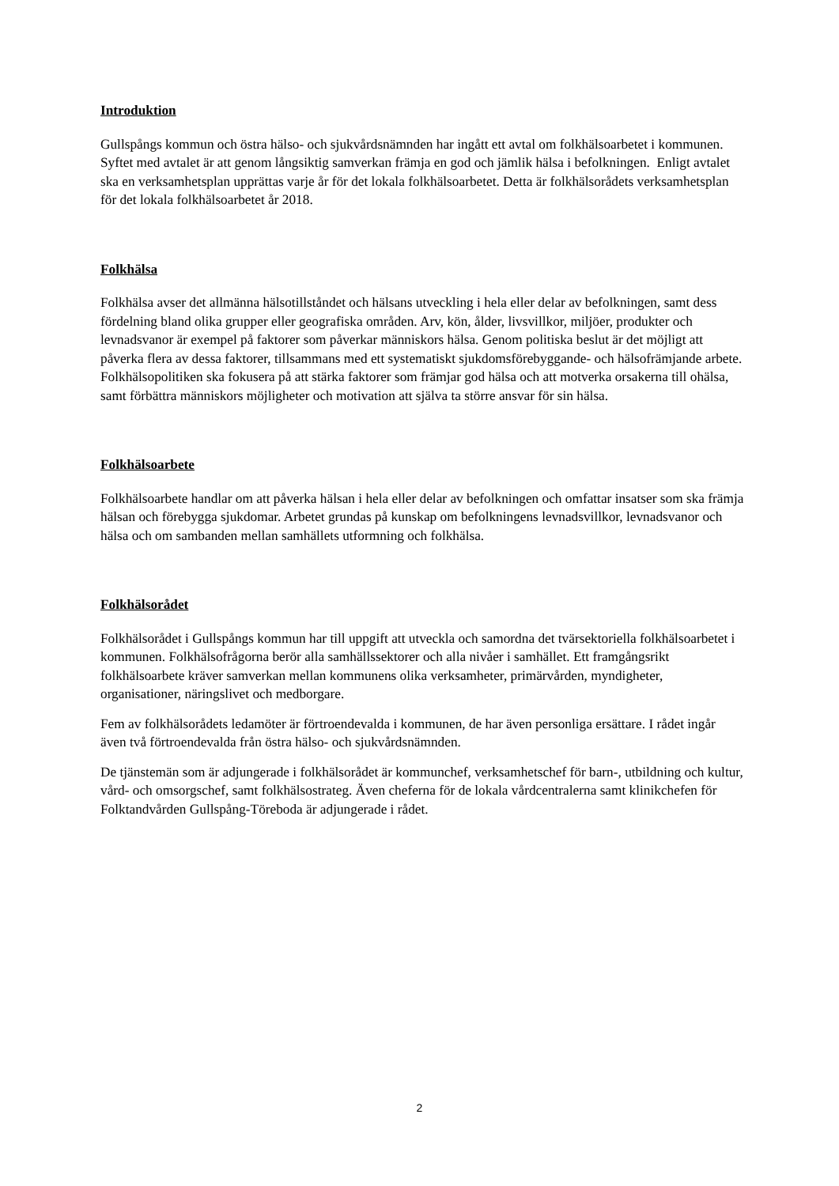Introduktion
Gullspångs kommun och östra hälso- och sjukvårdsnämnden har ingått ett avtal om folkhälsoarbetet i kommunen. Syftet med avtalet är att genom långsiktig samverkan främja en god och jämlik hälsa i befolkningen. Enligt avtalet ska en verksamhetsplan upprättas varje år för det lokala folkhälsoarbetet. Detta är folkhälsorådets verksamhetsplan för det lokala folkhälsoarbetet år 2018.
Folkhälsa
Folkhälsa avser det allmänna hälsotillståndet och hälsans utveckling i hela eller delar av befolkningen, samt dess fördelning bland olika grupper eller geografiska områden. Arv, kön, ålder, livsvillkor, miljöer, produkter och levnadsvanor är exempel på faktorer som påverkar människors hälsa. Genom politiska beslut är det möjligt att påverka flera av dessa faktorer, tillsammans med ett systematiskt sjukdomsförebyggande- och hälsofrämjande arbete. Folkhälsopolitiken ska fokusera på att stärka faktorer som främjar god hälsa och att motverka orsakerna till ohälsa, samt förbättra människors möjligheter och motivation att själva ta större ansvar för sin hälsa.
Folkhälsoarbete
Folkhälsoarbete handlar om att påverka hälsan i hela eller delar av befolkningen och omfattar insatser som ska främja hälsan och förebygga sjukdomar. Arbetet grundas på kunskap om befolkningens levnadsvillkor, levnadsvanor och hälsa och om sambanden mellan samhällets utformning och folkhälsa.
Folkhälsorådet
Folkhälsorådet i Gullspångs kommun har till uppgift att utveckla och samordna det tvärsektoriella folkhälsoarbetet i kommunen. Folkhälsofrågorna berör alla samhällssektorer och alla nivåer i samhället. Ett framgångsrikt folkhälsoarbete kräver samverkan mellan kommunens olika verksamheter, primärvården, myndigheter, organisationer, näringslivet och medborgare.
Fem av folkhälsorådets ledamöter är förtroendevalda i kommunen, de har även personliga ersättare. I rådet ingår även två förtroendevalda från östra hälso- och sjukvårdsnämnden.
De tjänstemän som är adjungerade i folkhälsorådet är kommunchef, verksamhetschef för barn-, utbildning och kultur, vård- och omsorgschef, samt folkhälsostrateg. Även cheferna för de lokala vårdcentralerna samt klinikchefen för Folktandvården Gullspång-Töreboda är adjungerade i rådet.
2